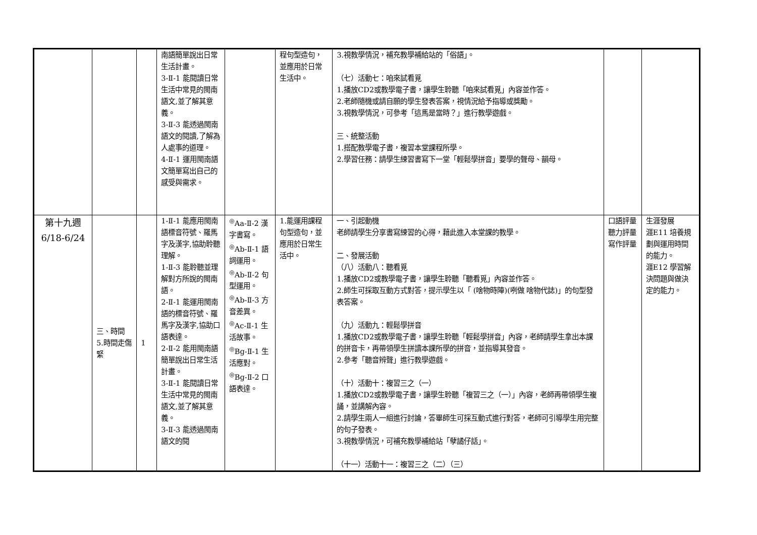| | | | 南語簡單說出日常生活計畫。 3-Ⅱ-1 能閱讀日常生活中常見的閩南語文,並了解其意義。 3-Ⅱ-3 能透過閩南語文的閱讀,了解為人處事的道理。 4-Ⅱ-1 運用閩南語文簡單寫出自己的感受與需求。 | | 程句型造句，並應用於日常生活中。 | 3.視教學情況，補充教學補給站的「俗語」。 （七）活動七：咱來試看覓 1.播放CD2或教學電子書，讓學生聆聽「咱來試看覓」內容並作答。 2.老師隨機或請自願的學生發表答案，視情況給予指導或獎勵。 3.視教學情況，可參考「這馬是當時？」進行教學遊戲。 三、統整活動 1.搭配教學電子書，複習本堂課程所學。 2.學習任務：請學生練習書寫下一堂「輕鬆學拼音」要學的聲母、韻母。 | | |
| 第十九週 6/18-6/24 | 三、時間 5.時間走傷緊 | 1 | 1-Ⅱ-1 能應用閩南語標音符號、羅馬字及漢字,協助聆聽理解。 1-Ⅱ-3 能聆聽並理解對方所說的閩南語。 2-Ⅱ-1 能運用閩南語的標音符號、羅馬字及漢字,協助口語表達。 2-Ⅱ-2 能用閩南語簡單說出日常生活計畫。 3-Ⅱ-1 能閱讀日常生活中常見的閩南語文,並了解其意義。 3-Ⅱ-3 能透過閩南語文的閱 | <sup>◎</sup>Aa-Ⅱ-2 漢字書寫。 <sup>◎</sup>Ab-Ⅱ-1 語詞運用。 <sup>◎</sup>Ab-Ⅱ-2 句型運用。 <sup>◎</sup>Ab-Ⅱ-3 方音差異。 <sup>◎</sup>Ac-Ⅱ-1 生活故事。 <sup>◎</sup>Bg-Ⅱ-1 生活應對。 <sup>◎</sup>Bg-Ⅱ-2 口語表達。 | 1.能運用課程句型造句，並應用於日常生活中。 | 一、引起動機 老師請學生分享書寫練習的心得，藉此進入本堂課的教學。 二、發展活動 （八）活動八：聽看覓 1.播放CD2或教學電子書，讓學生聆聽「聽看覓」內容並作答。 2.師生可採取互動方式對答，提示學生以「 (啥物時陣)(咧做 啥物代誌)」的句型發表答案。 （九）活動九：輕鬆學拼音 1.播放CD2或教學電子書，讓學生聆聽「輕鬆學拼音」內容，老師請學生拿出本課的拼音卡，再帶領學生拼讀本課所學的拼音，並指導其發音。 2.參考「聽音辨聲」進行教學遊戲。 （十）活動十：複習三之（一） 1.播放CD2或教學電子書，讓學生聆聽「複習三之（一）」內容，老師再帶領學生複誦，並講解內容。 2.請學生兩人一組進行討論，答畢師生可採互動式進行對答，老師可引導學生用完整的句子發表。 3.視教學情況，可補充教學補給站「孽譎仔話」。 （十一）活動十一：複習三之（二）（三） | 口語評量 聽力評量 寫作評量 | 生涯發展 涯E11 培養規劃與運用時間的能力。 涯E12 學習解決問題與做決定的能力。 |